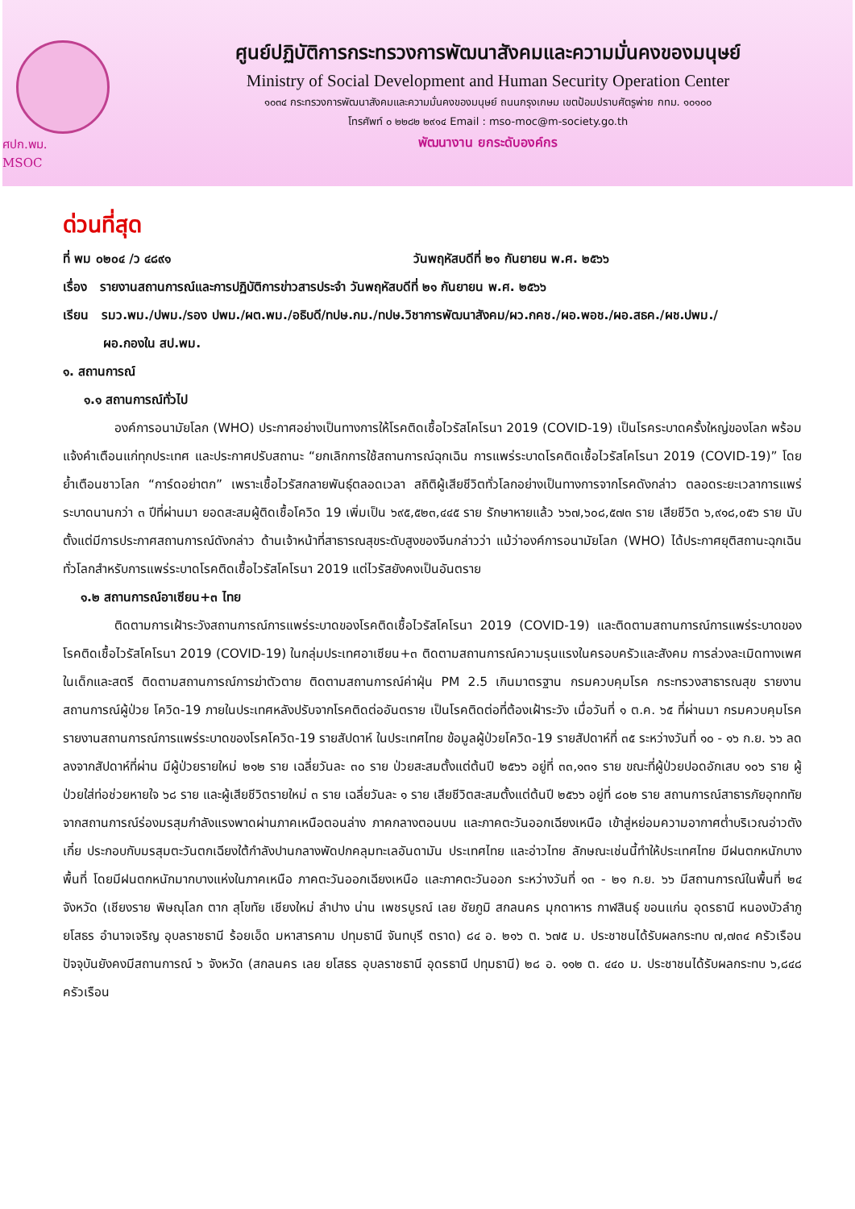ศปก.พม.
MSOC
ศูนย์ปฏิบัติการกระทรวงการพัฒนาสังคมและความมั่นคงของมนุษย์
Ministry of Social Development and Human Security Operation Center
๑๐๓๔ กระทรวงการพัฒนาสังคมและความมั่นคงของมนุษย์ ถนนกรุงเกษม เขตป้อมปราบศัตรูพ่าย กทม. ๑๐๑๐๐
โทรศัพท์ ๐ ๒๒๘๒ ๒๙๑๔ Email : mso-moc@m-society.go.th
พัฒนางาน ยกระดับองค์กร
ด่วนที่สุด
ที่ พม ๐๒๐๔ /ว ๔๘๙๑ วันพฤหัสบดีที่ ๒๑ กันยายน พ.ศ. ๒๕๖๖
เรื่อง รายงานสถานการณ์และการปฏิบัติการข่าวสารประจำ วันพฤหัสบดีที่ ๒๑ กันยายน พ.ศ. ๒๕๖๖
เรียน รมว.พม./ปพม./รอง ปพม./ผต.พม./อธิบดี/ทปษ.กม./ทปษ.วิชาการพัฒนาสังคม/ผว.กคช./ผอ.พอช./ผอ.สธค./ผช.ปพม./
ผอ.กองใน สป.พม.
๑. สถานการณ์
๑.๑ สถานการณ์ทั่วไป
องค์การอนามัยโลก (WHO) ประกาศอย่างเป็นทางการให้โรคติดเชื้อไวรัสโคโรนา 2019 (COVID-19) เป็นโรคระบาดครั้งใหญ่ของโลก พร้อมแจ้งคำเตือนแก่ทุกประเทศ และประกาศปรับสถานะ “ยกเลิกการใช้สถานการณ์ฉุกเฉิน การแพร่ระบาดโรคติดเชื้อไวรัสโคโรนา 2019 (COVID-19)” โดยย้ำเตือนชาวโลก “การ์ดอย่าตก” เพราะเชื้อไวรัสกลายพันธุ์ตลอดเวลา สถิติผู้เสียชีวิตทั่วโลกอย่างเป็นทางการจากโรคดังกล่าว ตลอดระยะเวลาการแพร่ระบาดนานกว่า ๓ ปีที่ผ่านมา ยอดสะสมผู้ติดเชื้อโควิด 19 เพิ่มเป็น ๖๙๕,๕๒๓,๔๔๕ ราย รักษาหายแล้ว ๖๖๗,๖๐๘,๕๗๓ ราย เสียชีวิต ๖,๙๑๘,๐๕๖ ราย นับตั้งแต่มีการประกาศสถานการณ์ดังกล่าว ด้านเจ้าหน้าที่สาธารณสุขระดับสูงของจีนกล่าวว่า แม้ว่าองค์การอนามัยโลก (WHO) ได้ประกาศยุติสถานะฉุกเฉินทั่วโลกสำหรับการแพร่ระบาดโรคติดเชื้อไวรัสโคโรนา 2019 แต่ไวรัสยังคงเป็นอันตราย
๑.๒ สถานการณ์อาเซียน+๓ ไทย
ติดตามการเฝ้าระวังสถานการณ์การแพร่ระบาดของโรคติดเชื้อไวรัสโคโรนา 2019 (COVID-19) และติดตามสถานการณ์การแพร่ระบาดของโรคติดเชื้อไวรัสโคโรนา 2019 (COVID-19) ในกลุ่มประเทศอาเซียน+๓ ติดตามสถานการณ์ความรุนแรงในครอบครัวและสังคม การล่วงละเมิดทางเพศในเด็กและสตรี ติดตามสถานการณ์การฆ่าตัวตาย ติดตามสถานการณ์ค่าฝุ่น PM 2.5 เกินมาตรฐาน กรมควบคุมโรค กระทรวงสาธารณสุข รายงานสถานการณ์ผู้ป่วย โควิด-19 ภายในประเทศหลังปรับจากโรคติดต่ออันตราย เป็นโรคติดต่อที่ต้องเฝ้าระวัง เมื่อวันที่ ๑ ต.ค. ๖๕ ที่ผ่านมา กรมควบคุมโรค รายงานสถานการณ์การแพร่ระบาดของโรคโควิด-19 รายสัปดาห์ ในประเทศไทย ข้อมูลผู้ป่วยโควิด-19 รายสัปดาห์ที่ ๓๕ ระหว่างวันที่ ๑๐ - ๑๖ ก.ย. ๖๖ ลดลงจากสัปดาห์ที่ผ่าน มีผู้ป่วยรายใหม่ ๒๑๒ ราย เฉลี่ยวันละ ๓๐ ราย ป่วยสะสมตั้งแต่ต้นปี ๒๕๖๖ อยู่ที่ ๓๓,๑๓๑ ราย ขณะที่ผู้ป่วยปอดอักเสบ ๑๐๖ ราย ผู้ป่วยใส่ท่อช่วยหายใจ ๖๘ ราย และผู้เสียชีวิตรายใหม่ ๓ ราย เฉลี่ยวันละ ๑ ราย เสียชีวิตสะสมตั้งแต่ต้นปี ๒๕๖๖ อยู่ที่ ๘๐๒ ราย สถานการณ์สาธารภัยอุทกทัย จากสถานการณ์ร่องมรสุมกำลังแรงพาดผ่านภาคเหนือตอนล่าง ภาคกลางตอนบน และภาคตะวันออกเฉียงเหนือ เข้าสู่หย่อมความอากาศต่ำบริเวณอ่าวตังเกี๋ย ประกอบกับมรสุมตะวันตกเฉียงใต้กำลังปานกลางพัดปกคลุมทะเลอันดามัน ประเทศไทย และอ่าวไทย ลักษณะเช่นนี้ทำให้ประเทศไทย มีฝนตกหนักบางพื้นที่ โดยมีฝนตกหนักมากบางแห่งในภาคเหนือ ภาคตะวันออกเฉียงเหนือ และภาคตะวันออก ระหว่างวันที่ ๑๓ - ๒๑ ก.ย. ๖๖ มีสถานการณ์ในพื้นที่ ๒๔ จังหวัด (เชียงราย พิษณุโลก ตาก สุโขทัย เชียงใหม่ ลำปาง น่าน เพชรบูรณ์ เลย ชัยภูมิ สกลนคร มุกดาหาร กาฬสินธุ์ ขอนแก่น อุดรธานี หนองบัวลำภู ยโสธร อำนาจเจริญ อุบลราชธานี ร้อยเอ็ด มหาสารคาม ปทุมธานี จันทบุรี ตราด) ๘๔ อ. ๒๑๖ ต. ๖๗๕ ม. ประชาชนได้รับผลกระทบ ๗,๗๓๔ ครัวเรือน ปัจจุบันยังคงมีสถานการณ์ ๖ จังหวัด (สกลนคร เลย ยโสธร อุบลราชธานี อุดรธานี ปทุมธานี) ๒๘ อ. ๑๑๒ ต. ๔๔๐ ม. ประชาชนได้รับผลกระทบ ๖,๘๔๘ ครัวเรือน